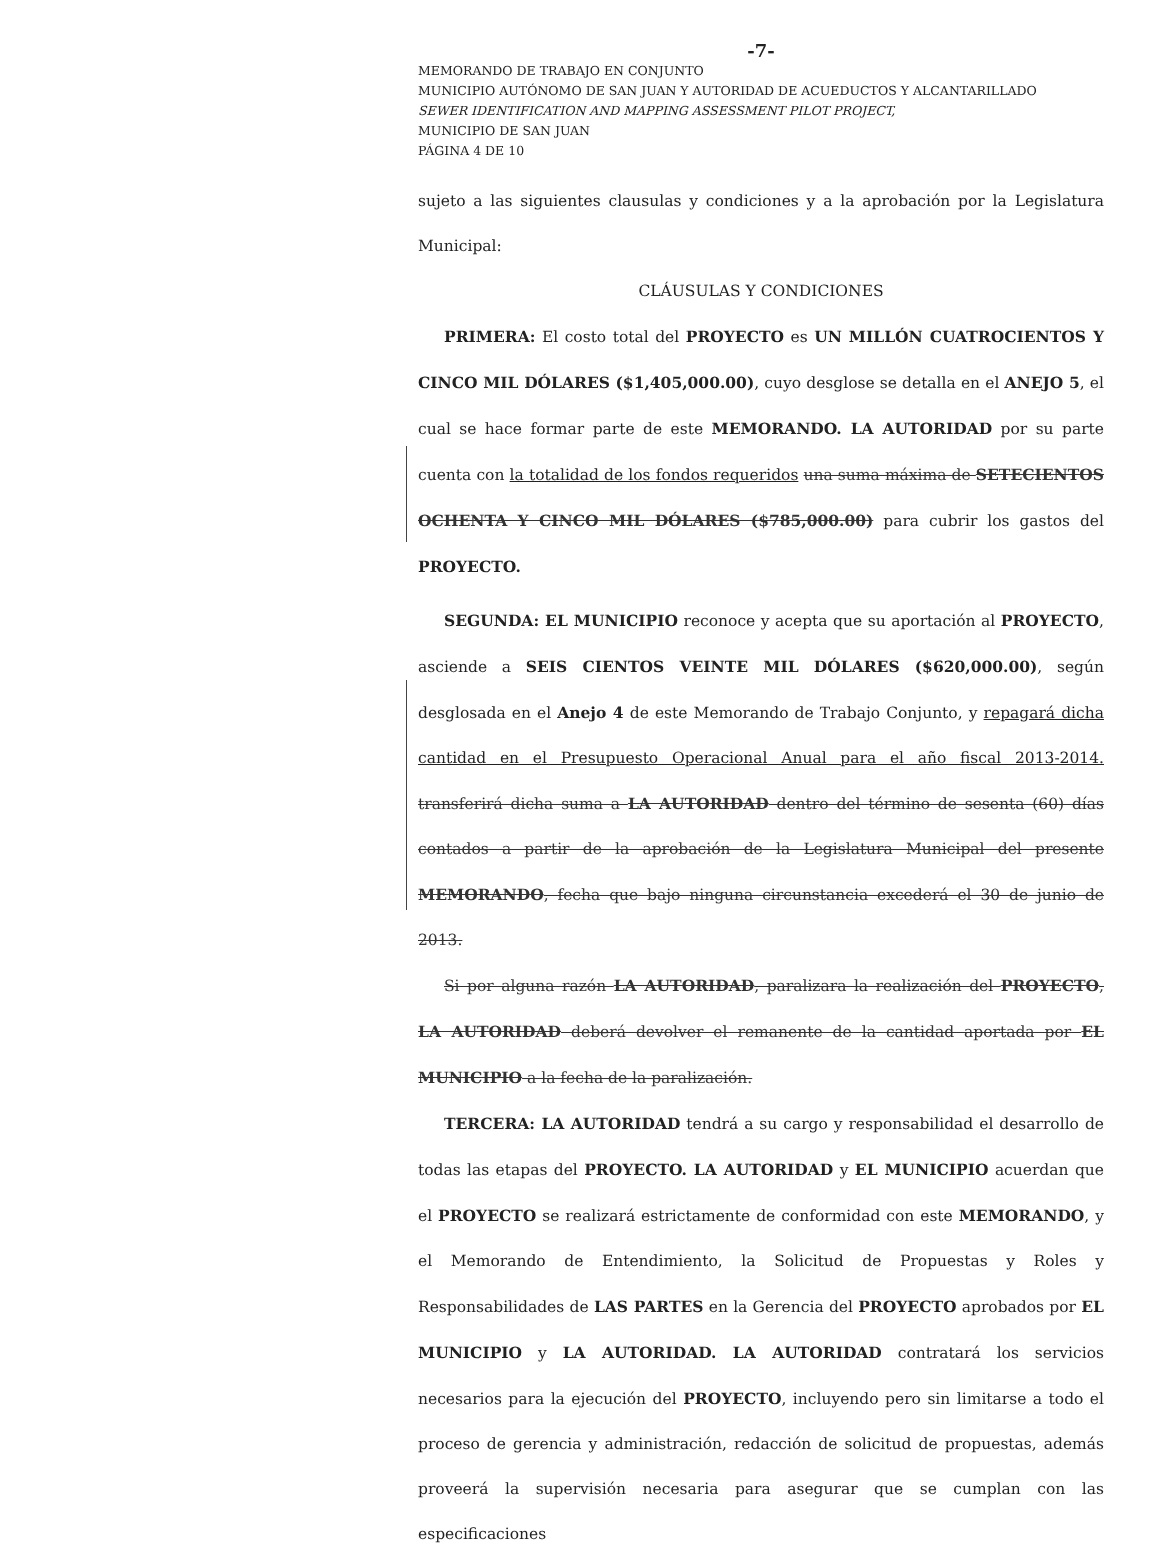-7-
MEMORANDO DE TRABAJO EN CONJUNTO
MUNICIPIO AUTÓNOMO DE SAN JUAN Y AUTORIDAD DE ACUEDUCTOS Y ALCANTARILLADO
SEWER IDENTIFICATION AND MAPPING ASSESSMENT PILOT PROJECT,
MUNICIPIO DE SAN JUAN
PÁGINA 4 DE 10
sujeto a las siguientes clausulas y condiciones y a la aprobación por la Legislatura Municipal:
CLÁUSULAS Y CONDICIONES
PRIMERA: El costo total del PROYECTO es UN MILLÓN CUATROCIENTOS Y CINCO MIL DÓLARES ($1,405,000.00), cuyo desglose se detalla en el ANEJO 5, el cual se hace formar parte de este MEMORANDO. LA AUTORIDAD por su parte cuenta con la totalidad de los fondos requeridos una suma máxima de SETECIENTOS OCHENTA Y CINCO MIL DÓLARES ($785,000.00) para cubrir los gastos del PROYECTO.
SEGUNDA: EL MUNICIPIO reconoce y acepta que su aportación al PROYECTO, asciende a SEIS CIENTOS VEINTE MIL DÓLARES ($620,000.00), según desglosada en el Anejo 4 de este Memorando de Trabajo Conjunto, y repagará dicha cantidad en el Presupuesto Operacional Anual para el año fiscal 2013-2014. transferirá dicha suma a LA AUTORIDAD dentro del término de sesenta (60) días contados a partir de la aprobación de la Legislatura Municipal del presente MEMORANDO, fecha que bajo ninguna circunstancia excederá el 30 de junio de 2013.
Si por alguna razón LA AUTORIDAD, paralizara la realización del PROYECTO, LA AUTORIDAD deberá devolver el remanente de la cantidad aportada por EL MUNICIPIO a la fecha de la paralización.
TERCERA: LA AUTORIDAD tendrá a su cargo y responsabilidad el desarrollo de todas las etapas del PROYECTO. LA AUTORIDAD y EL MUNICIPIO acuerdan que el PROYECTO se realizará estrictamente de conformidad con este MEMORANDO, y el Memorando de Entendimiento, la Solicitud de Propuestas y Roles y Responsabilidades de LAS PARTES en la Gerencia del PROYECTO aprobados por EL MUNICIPIO y LA AUTORIDAD. LA AUTORIDAD contratará los servicios necesarios para la ejecución del PROYECTO, incluyendo pero sin limitarse a todo el proceso de gerencia y administración, redacción de solicitud de propuestas, además proveerá la supervisión necesaria para asegurar que se cumplan con las especificaciones